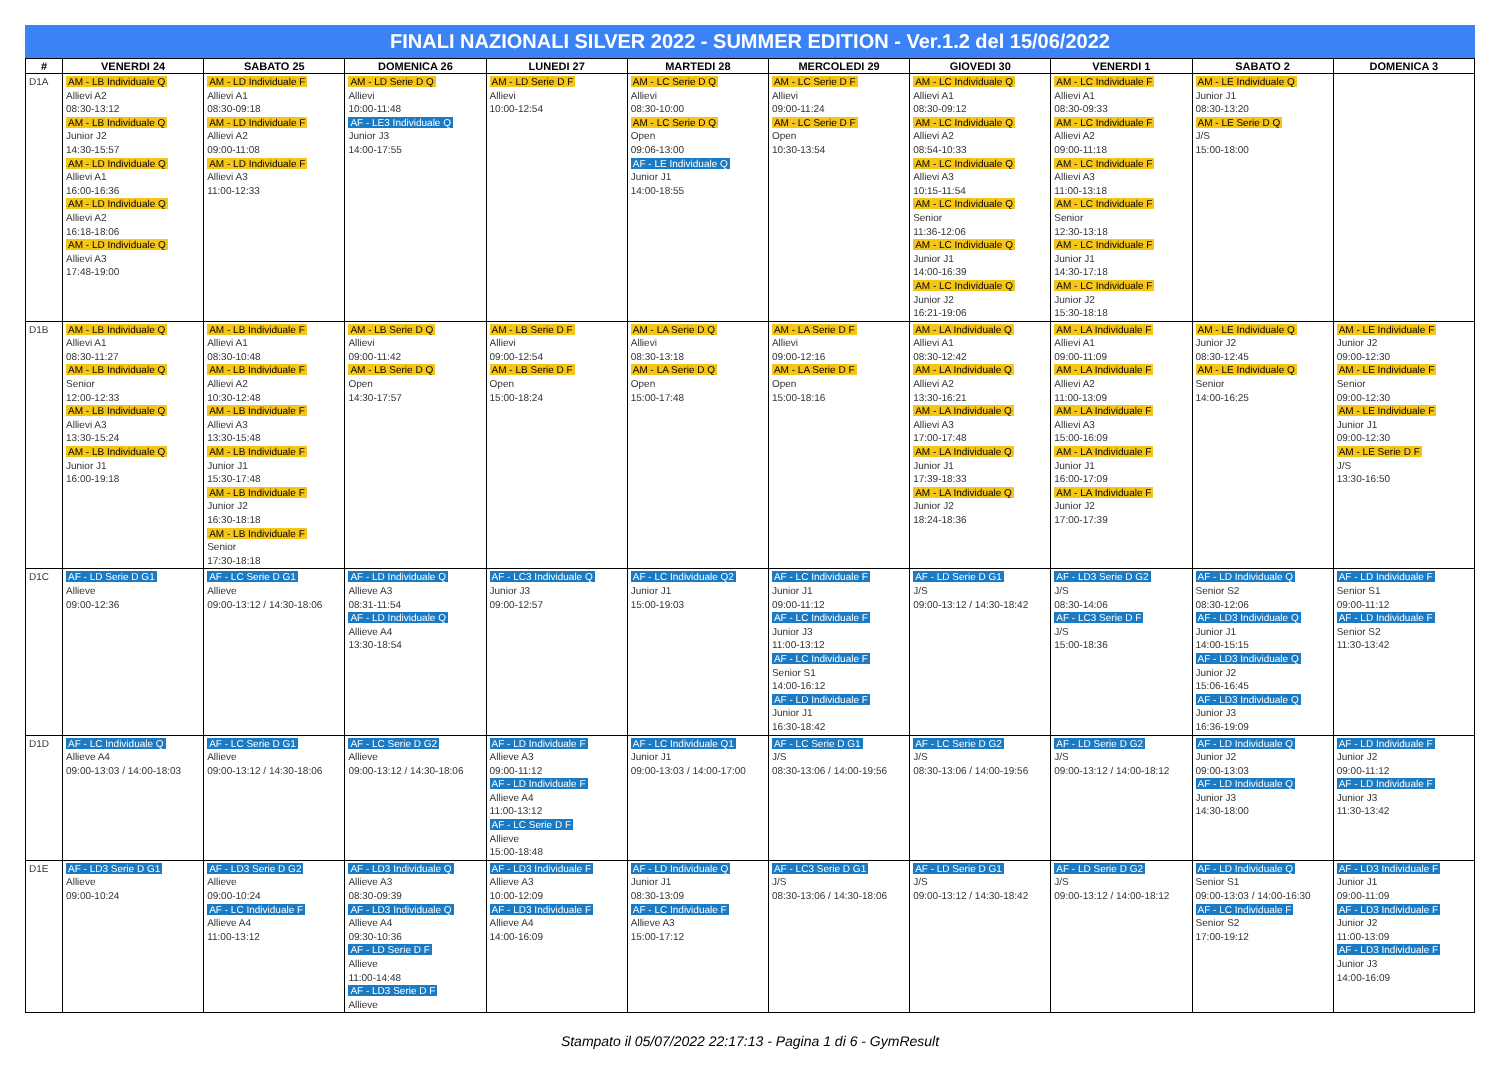FINALI NAZIONALI SILVER 2022 - SUMMER EDITION - Ver.1.2 del 15/06/2022
| # | VENERDI 24 | SABATO 25 | DOMENICA 26 | LUNEDI 27 | MARTEDI 28 | MERCOLEDI 29 | GIOVEDI 30 | VENERDI 1 | SABATO 2 | DOMENICA 3 |
| --- | --- | --- | --- | --- | --- | --- | --- | --- | --- | --- |
| D1A | AM - LB Individuale Q Allievi A2 08:30-13:12 AM - LB Individuale Q Junior J2 14:30-15:57 AM - LD Individuale Q Allievi A1 16:00-16:36 AM - LD Individuale Q Allievi A2 16:18-18:06 AM - LD Individuale Q Allievi A3 17:48-19:00 | AM - LD Individuale F Allievi A1 08:30-09:18 AM - LD Individuale F Allievi A2 09:00-11:08 AM - LD Individuale F Allievi A3 11:00-12:33 | AM - LD Serie D Q Allievi 10:00-11:48 AF - LE3 Individuale Q Junior J3 14:00-17:55 | AM - LD Serie D F Allievi 10:00-12:54 | AM - LC Serie D Q Allievi 08:30-10:00 AM - LC Serie D Q Open 09:06-13:00 AF - LE Individuale Q Junior J1 14:00-18:55 | AM - LC Serie D F Allievi 09:00-11:24 AM - LC Serie D F Open 10:30-13:54 | AM - LC Individuale Q Allievi A1 08:30-09:12 AM - LC Individuale Q Allievi A2 08:54-10:33 AM - LC Individuale Q Allievi A3 10:15-11:54 AM - LC Individuale Q Senior 11:36-12:06 AM - LC Individuale Q Junior J1 14:00-16:39 AM - LC Individuale Q Junior J2 16:21-19:06 | AM - LC Individuale F Allievi A1 08:30-09:33 AM - LC Individuale F Allievi A2 09:00-11:18 AM - LC Individuale F Allievi A3 11:00-13:18 AM - LC Individuale F Senior 12:30-13:18 AM - LC Individuale F Junior J1 14:30-17:18 AM - LC Individuale F Junior J2 15:30-18:18 | AM - LE Individuale Q Junior J1 08:30-13:20 AM - LE Serie D Q J/S 15:00-18:00 | |
| D1B | AM - LB Individuale Q Allievi A1 08:30-11:27 AM - LB Individuale Q Senior 12:00-12:33 AM - LB Individuale Q Allievi A3 13:30-15:24 AM - LB Individuale Q Junior J1 16:00-19:18 | AM - LB Individuale F Allievi A1 08:30-10:48 AM - LB Individuale F Allievi A2 10:30-12:48 AM - LB Individuale F Allievi A3 13:30-15:48 AM - LB Individuale F Junior J1 15:30-17:48 AM - LB Individuale F Junior J2 16:30-18:18 AM - LB Individuale F Senior 17:30-18:18 | AM - LB Serie D Q Allievi 09:00-11:42 AM - LB Serie D Q Open 14:30-17:57 | AM - LB Serie D F Allievi 09:00-12:54 AM - LB Serie D F Open 15:00-18:24 | AM - LA Serie D Q Allievi 08:30-13:18 AM - LA Serie D Q Open 15:00-17:48 | AM - LA Serie D F Allievi 09:00-12:16 AM - LA Serie D F Open 15:00-18:16 | AM - LA Individuale Q Allievi A1 08:30-12:42 AM - LA Individuale Q Allievi A2 13:30-16:21 AM - LA Individuale Q Allievi A3 17:00-17:48 AM - LA Individuale Q Junior J1 17:39-18:33 AM - LA Individuale Q Junior J2 18:24-18:36 | AM - LA Individuale F Allievi A1 09:00-11:09 AM - LA Individuale F Allievi A2 11:00-13:09 AM - LA Individuale F Allievi A3 15:00-16:09 AM - LA Individuale F Junior J1 16:00-17:09 AM - LA Individuale F Junior J2 17:00-17:39 | AM - LE Individuale Q Junior J2 08:30-12:45 AM - LE Individuale Q Senior 14:00-16:25 | AM - LE Individuale F Junior J2 09:00-12:30 AM - LE Individuale F Senior 09:00-12:30 AM - LE Individuale F Junior J1 09:00-12:30 AM - LE Serie D F J/S 13:30-16:50 |
| D1C | AF - LD Serie D G1 Allieve 09:00-12:36 | AF - LC Serie D G1 Allieve 09:00-13:12 / 14:30-18:06 | AF - LD Individuale Q Allieve A3 08:31-11:54 AF - LD Individuale Q Allieve A4 13:30-18:54 | AF - LC3 Individuale Q Junior J3 09:00-12:57 | AF - LC Individuale Q2 Junior J1 15:00-19:03 | AF - LC Individuale F Junior J1 09:00-11:12 AF - LC Individuale F Junior J3 11:00-13:12 AF - LC Individuale F Senior S1 14:00-16:12 AF - LD Individuale F Junior J1 16:30-18:42 | AF - LD Serie D G1 J/S 09:00-13:12 / 14:30-18:42 | AF - LD3 Serie D G2 J/S 08:30-14:06 AF - LC3 Serie D F J/S 15:00-18:36 | AF - LD Individuale Q Senior S2 08:30-12:06 AF - LD3 Individuale Q Junior J1 14:00-15:15 AF - LD3 Individuale Q Junior J2 15:06-16:45 AF - LD3 Individuale Q Junior J3 16:36-19:09 | AF - LD Individuale F Senior S1 09:00-11:12 AF - LD Individuale F Senior S2 11:30-13:42 |
| D1D | AF - LC Individuale Q Allieve A4 09:00-13:03 / 14:00-18:03 | AF - LC Serie D G1 Allieve 09:00-13:12 / 14:30-18:06 | AF - LC Serie D G2 Allieve 09:00-13:12 / 14:30-18:06 | AF - LD Individuale F Allieve A3 09:00-11:12 AF - LD Individuale F Allieve A4 11:00-13:12 AF - LC Serie D F Allieve 15:00-18:48 | AF - LC Individuale Q1 Junior J1 09:00-13:03 / 14:00-17:00 | AF - LC Serie D G1 J/S 08:30-13:06 / 14:00-19:56 | AF - LC Serie D G2 J/S 08:30-13:06 / 14:00-19:56 | AF - LD Serie D G2 J/S 09:00-13:12 / 14:00-18:12 | AF - LD Individuale Q Junior J2 09:00-13:03 AF - LD Individuale Q Junior J3 14:30-18:00 | AF - LD Individuale F Junior J2 09:00-11:12 AF - LD Individuale F Junior J3 11:30-13:42 |
| D1E | AF - LD3 Serie D G1 Allieve 09:00-10:24 | AF - LD3 Serie D G2 Allieve 09:00-10:24 AF - LC Individuale F Allieve A4 11:00-13:12 | AF - LD3 Individuale Q Allieve A3 08:30-09:39 AF - LD3 Individuale Q Allieve A4 09:30-10:36 AF - LD Serie D F Allieve 11:00-14:48 AF - LD3 Serie D F Allieve | AF - LD3 Individuale F Allieve A3 10:00-12:09 AF - LD3 Individuale F Allieve A4 14:00-16:09 | AF - LD Individuale Q Junior J1 08:30-13:09 AF - LC Individuale F Allieve A3 15:00-17:12 | AF - LC3 Serie D G1 J/S 08:30-13:06 / 14:30-18:06 | AF - LD Serie D G1 J/S 09:00-13:12 / 14:30-18:42 | AF - LD Serie D G2 J/S 09:00-13:12 / 14:00-18:12 | AF - LD Individuale Q Senior S1 09:00-13:03 / 14:00-16:30 AF - LC Individuale F Senior S2 17:00-19:12 | AF - LD3 Individuale F Junior J1 09:00-11:09 AF - LD3 Individuale F Junior J2 11:00-13:09 AF - LD3 Individuale F Junior J3 14:00-16:09 |
Stampato il 05/07/2022 22:17:13 - Pagina 1 di 6 - GymResult